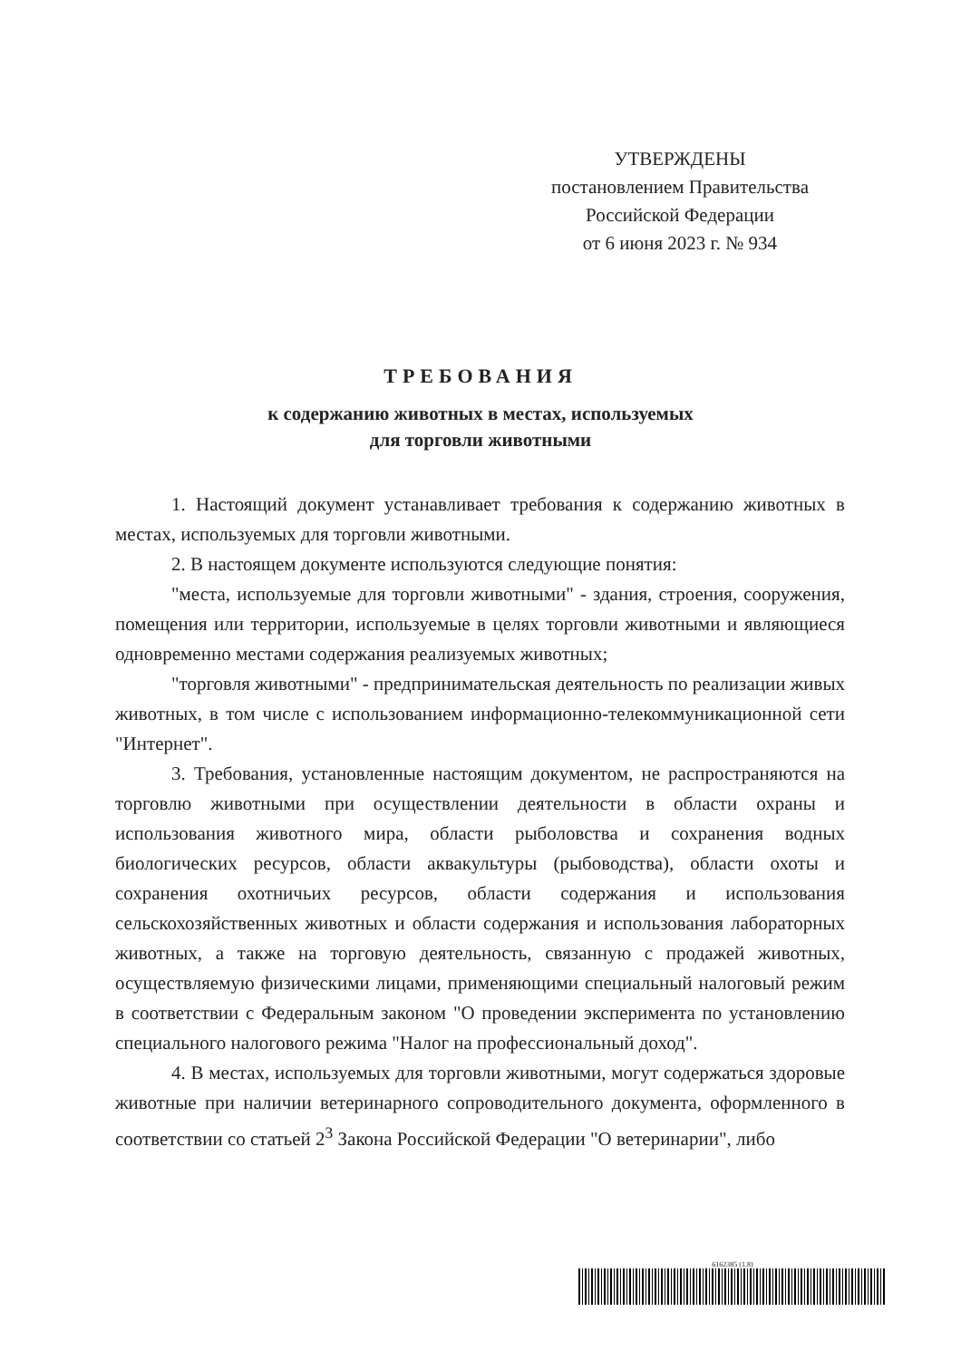УТВЕРЖДЕНЫ
постановлением Правительства
Российской Федерации
от 6 июня 2023 г. № 934
ТРЕБОВАНИЯ
к содержанию животных в местах, используемых
для торговли животными
1. Настоящий документ устанавливает требования к содержанию животных в местах, используемых для торговли животными.
2. В настоящем документе используются следующие понятия:
"места, используемые для торговли животными" - здания, строения, сооружения, помещения или территории, используемые в целях торговли животными и являющиеся одновременно местами содержания реализуемых животных;
"торговля животными" - предпринимательская деятельность по реализации живых животных, в том числе с использованием информационно-телекоммуникационной сети "Интернет".
3. Требования, установленные настоящим документом, не распространяются на торговлю животными при осуществлении деятельности в области охраны и использования животного мира, области рыболовства и сохранения водных биологических ресурсов, области аквакультуры (рыбоводства), области охоты и сохранения охотничьих ресурсов, области содержания и использования сельскохозяйственных животных и области содержания и использования лабораторных животных, а также на торговую деятельность, связанную с продажей животных, осуществляемую физическими лицами, применяющими специальный налоговый режим в соответствии с Федеральным законом "О проведении эксперимента по установлению специального налогового режима "Налог на профессиональный доход".
4. В местах, используемых для торговли животными, могут содержаться здоровые животные при наличии ветеринарного сопроводительного документа, оформленного в соответствии со статьей 2<sup>3</sup> Закона Российской Федерации "О ветеринарии", либо
6162385 (1.8)